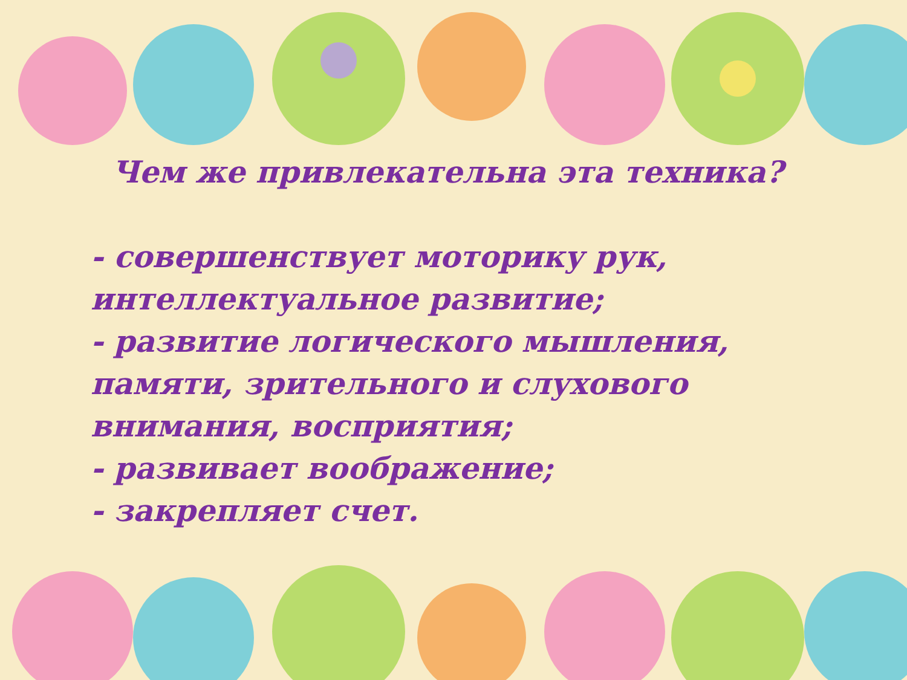Чем же привлекательна эта техника?
- совершенствует моторику рук, интеллектуальное развитие;
- развитие логического мышления, памяти, зрительного и слухового внимания, восприятия;
- развивает воображение;
- закрепляет счет.